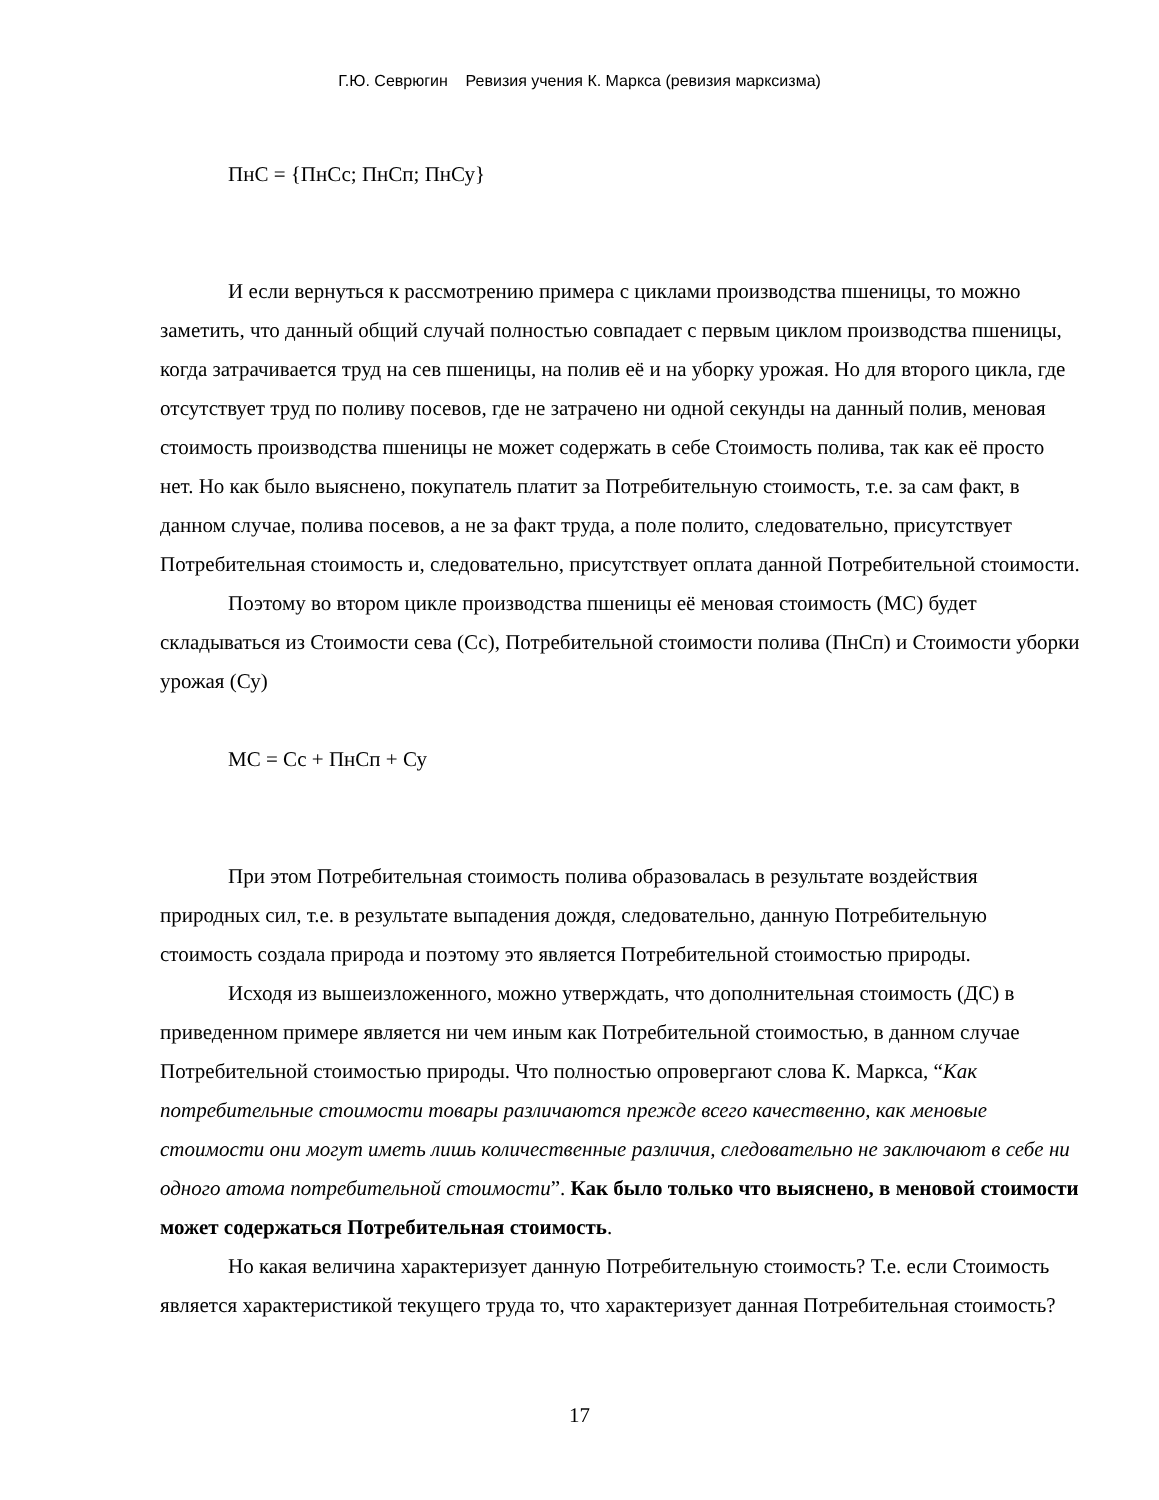Г.Ю. Севрюгин Ревизия учения К. Маркса (ревизия марксизма)
ПнС = {ПнСс; ПнСп; ПнСу}
И если вернуться к рассмотрению примера с циклами производства пшеницы, то можно заметить, что данный общий случай полностью совпадает с первым циклом производства пшеницы, когда затрачивается труд на сев пшеницы, на полив её и на уборку урожая. Но для второго цикла, где отсутствует труд по поливу посевов, где не затрачено ни одной секунды на данный полив, меновая стоимость производства пшеницы не может содержать в себе Стоимость полива, так как её просто нет. Но как было выяснено, покупатель платит за Потребительную стоимость, т.е. за сам факт, в данном случае, полива посевов, а не за факт труда, а поле полито, следовательно, присутствует Потребительная стоимость и, следовательно, присутствует оплата данной Потребительной стоимости.
Поэтому во втором цикле производства пшеницы её меновая стоимость (МС) будет складываться из Стоимости сева (Сс), Потребительной стоимости полива (ПнСп) и Стоимости уборки урожая (Су)
МС = Сс + ПнСп + Су
При этом Потребительная стоимость полива образовалась в результате воздействия природных сил, т.е. в результате выпадения дождя, следовательно, данную Потребительную стоимость создала природа и поэтому это является Потребительной стоимостью природы.
Исходя из вышеизложенного, можно утверждать, что дополнительная стоимость (ДС) в приведенном примере является ни чем иным как Потребительной стоимостью, в данном случае Потребительной стоимостью природы. Что полностью опровергают слова К. Маркса, “Как потребительные стоимости товары различаются прежде всего качественно, как меновые стоимости они могут иметь лишь количественные различия, следовательно не заключают в себе ни одного атома потребительной стоимости”. Как было только что выяснено, в меновой стоимости может содержаться Потребительная стоимость.
Но какая величина характеризует данную Потребительную стоимость? Т.е. если Стоимость является характеристикой текущего труда то, что характеризует данная Потребительная стоимость?
17